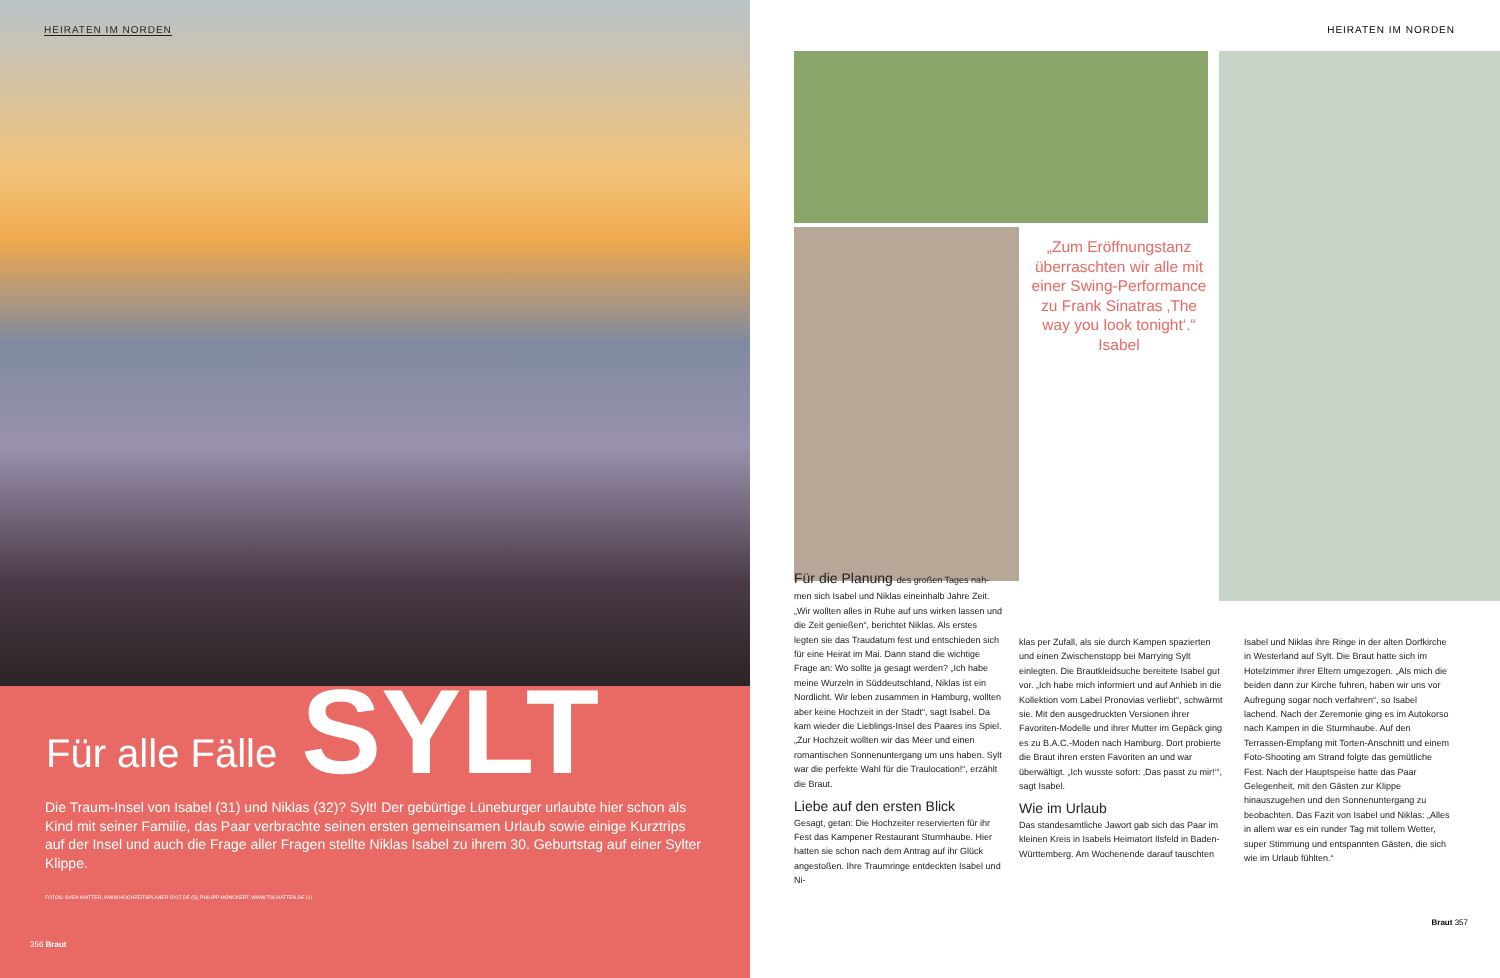HEIRATEN IM NORDEN
Für alle Fälle SYLT
Die Traum-Insel von Isabel (31) und Niklas (32)? Sylt! Der gebürtige Lüneburger urlaubte hier schon als Kind mit seiner Familie, das Paar verbrachte seinen ersten gemeinsamen Urlaub sowie einige Kurztrips auf der Insel und auch die Frage aller Fragen stellte Niklas Isabel zu ihrem 30. Geburtstag auf einer Sylter Klippe.
FOTOS: SVEN KNITTER, WWW.HOCHZEITSPLANER-SYLT.DE (5); PHILIPP MÖNCKERT, WWW.TSCHATTEN.DE (1)
356 Braut
HEIRATEN IM NORDEN
„Zum Eröffnungstanz überraschten wir alle mit einer Swing-Performance zu Frank Sinatras ‚The way you look tonight‘.“
Isabel
Für die Planung des großen Tages nah-
men sich Isabel und Niklas eineinhalb Jahre Zeit. „Wir wollten alles in Ruhe auf uns wirken lassen und die Zeit genießen“, berichtet Niklas. Als erstes legten sie das Traudatum fest und entschieden sich für eine Heirat im Mai. Dann stand die wichtige Frage an: Wo sollte ja gesagt werden? „Ich habe meine Wurzeln in Süddeutschland, Niklas ist ein Nordlicht. Wir leben zusammen in Hamburg, wollten aber keine Hochzeit in der Stadt“, sagt Isabel. Da kam wieder die Lieblings-Insel des Paares ins Spiel. „Zur Hochzeit wollten wir das Meer und einen romantischen Sonnenuntergang um uns haben. Sylt war die perfekte Wahl für die Traulocation!“, erzählt die Braut.
Liebe auf den ersten Blick
Gesagt, getan: Die Hochzeiter reservierten für ihr Fest das Kampener Restaurant Sturmhaube. Hier hatten sie schon nach dem Antrag auf ihr Glück angestoßen. Ihre Traumringe entdeckten Isabel und Ni-
klas per Zufall, als sie durch Kampen spazierten und einen Zwischenstopp bei Marrying Sylt einlegten. Die Brautkleidsuche bereitete Isabel gut vor. „Ich habe mich informiert und auf Anhieb in die Kollektion vom Label Pronovias verliebt“, schwärmt sie. Mit den ausgedruckten Versionen ihrer Favoriten-Modelle und ihrer Mutter im Gepäck ging es zu B.A.C.-Moden nach Hamburg. Dort probierte die Braut ihren ersten Favoriten an und war überwältigt. „Ich wusste sofort: ‚Das passt zu mir!‘“, sagt Isabel.
Wie im Urlaub
Das standesamtliche Jawort gab sich das Paar im kleinen Kreis in Isabels Heimatort Ilsfeld in Baden-Württemberg. Am Wochenende darauf tauschten
Isabel und Niklas ihre Ringe in der alten Dorfkirche in Westerland auf Sylt. Die Braut hatte sich im Hotelzimmer ihrer Eltern umgezogen. „Als mich die beiden dann zur Kirche fuhren, haben wir uns vor Aufregung sogar noch verfahren“, so Isabel lachend. Nach der Zeremonie ging es im Autokorso nach Kampen in die Sturmhaube. Auf den Terrassen-Empfang mit Torten-Anschnitt und einem Foto-Shooting am Strand folgte das gemütliche Fest. Nach der Hauptspeise hatte das Paar Gelegenheit, mit den Gästen zur Klippe hinauszugehen und den Sonnenuntergang zu beobachten. Das Fazit von Isabel und Niklas: „Alles in allem war es ein runder Tag mit tollem Wetter, super Stimmung und entspannten Gästen, die sich wie im Urlaub fühlten.“
Braut 357